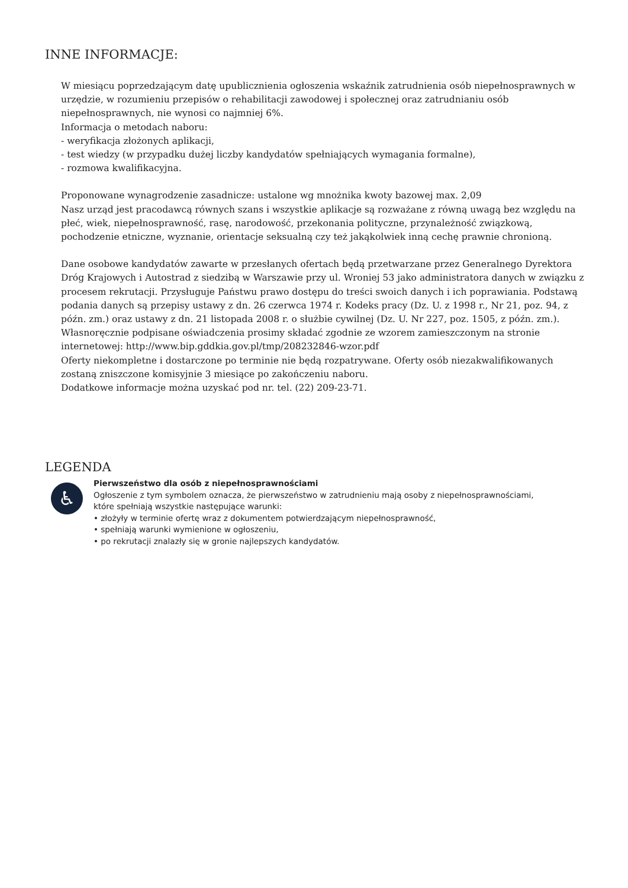INNE INFORMACJE:
W miesiącu poprzedzającym datę upublicznienia ogłoszenia wskaźnik zatrudnienia osób niepełnosprawnych w urzędzie, w rozumieniu przepisów o rehabilitacji zawodowej i społecznej oraz zatrudnianiu osób niepełnosprawnych, nie wynosi co najmniej 6%.
Informacja o metodach naboru:
- weryfikacja złożonych aplikacji,
- test wiedzy (w przypadku dużej liczby kandydatów spełniających wymagania formalne),
- rozmowa kwalifikacyjna.
Proponowane wynagrodzenie zasadnicze: ustalone wg mnożnika kwoty bazowej max. 2,09
Nasz urząd jest pracodawcą równych szans i wszystkie aplikacje są rozważane z równą uwagą bez względu na płeć, wiek, niepełnosprawność, rasę, narodowość, przekonania polityczne, przynależność związkową, pochodzenie etniczne, wyznanie, orientacje seksualną czy też jakąkolwiek inną cechę prawnie chronioną.
Dane osobowe kandydatów zawarte w przesłanych ofertach będą przetwarzane przez Generalnego Dyrektora Dróg Krajowych i Autostrad z siedzibą w Warszawie przy ul. Wroniej 53 jako administratora danych w związku z procesem rekrutacji. Przysługuje Państwu prawo dostępu do treści swoich danych i ich poprawiania. Podstawą podania danych są przepisy ustawy z dn. 26 czerwca 1974 r. Kodeks pracy (Dz. U. z 1998 r., Nr 21, poz. 94, z późn. zm.) oraz ustawy z dn. 21 listopada 2008 r. o służbie cywilnej (Dz. U. Nr 227, poz. 1505, z późn. zm.).
Własnoręcznie podpisane oświadczenia prosimy składać zgodnie ze wzorem zamieszczonym na stronie internetowej: http://www.bip.gddkia.gov.pl/tmp/208232846-wzor.pdf
Oferty niekompletne i dostarczone po terminie nie będą rozpatrywane. Oferty osób niezakwalifikowanych zostaną zniszczone komisyjnie 3 miesiące po zakończeniu naboru.
Dodatkowe informacje można uzyskać pod nr. tel. (22) 209-23-71.
LEGENDA
♿
Pierwszeństwo dla osób z niepełnosprawnościami
Ogłoszenie z tym symbolem oznacza, że pierwszeństwo w zatrudnieniu mają osoby z niepełnosprawnościami,
które spełniają wszystkie następujące warunki:
• złożyły w terminie ofertę wraz z dokumentem potwierdzającym niepełnosprawność,
• spełniają warunki wymienione w ogłoszeniu,
• po rekrutacji znalazły się w gronie najlepszych kandydatów.